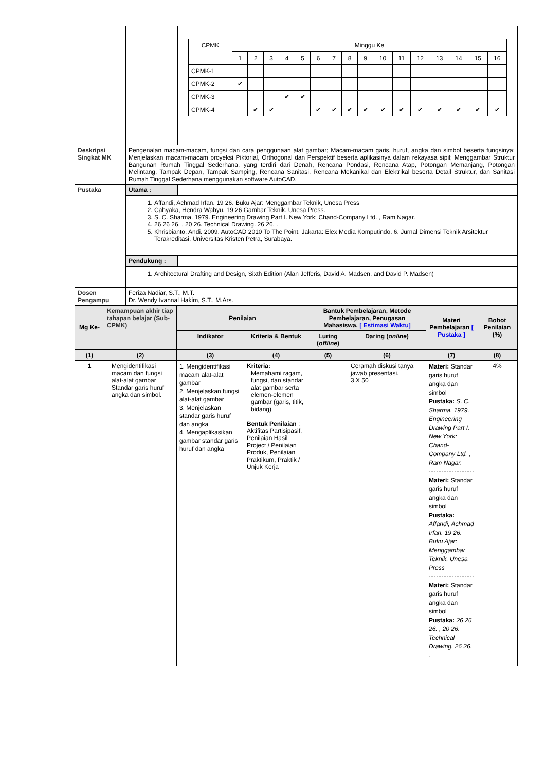| | | / CPMK / Minggu Ke / / / / / / / / / / / / / / / / / / 1 / 2 / 3 / 4 / 5 / 6 / 7 / 8 / 9 / 10 / 11 / 12 / 13 / 14 / 15 / 16 / / CPMK-1 / / / / / / / / / / / / / / / / / / CPMK-2 / ✔ / / / / / / / / / / / / / / / / / CPMK-3 / / / / ✔ / ✔ / / / / / / / / / / / / / CPMK-4 / / ✔ / ✔ / / / ✔ / ✔ / ✔ / ✔ / ✔ / ✔ / ✔ / ✔ / ✔ / ✔ / ✔ / |
| Deskripsi Singkat MK | Pengenalan macam-macam, fungsi dan cara penggunaan alat gambar; Macam-macam garis, huruf, angka dan simbol beserta fungsinya; Menjelaskan macam-macam proyeksi Piktorial, Orthogonal dan Perspektif beserta aplikasinya dalam rekayasa sipil; Menggambar Struktur Bangunan Rumah Tinggal Sederhana, yang terdiri dari Denah, Rencana Pondasi, Rencana Atap, Potongan Memanjang, Potongan Melintang, Tampak Depan, Tampak Samping, Rencana Sanitasi, Rencana Mekanikal dan Elektrikal beserta Detail Struktur, dan Sanitasi Rumah Tinggal Sederhana menggunakan software AutoCAD. | |
| Pustaka | Utama : | |
| | 1. Affandi, Achmad Irfan. 19 26. Buku Ajar: Menggambar Teknik, Unesa Press 2. Cahyaka, Hendra Wahyu. 19 26 Gambar Teknik. Unesa Press. 3. S. C. Sharma. 1979. Engineering Drawing Part I. New York: Chand-Company Ltd. , Ram Nagar. 4. 26 26 26. , 20 26. Technical Drawing. 26 26. . 5. Khrisbianto, Andi. 2009. AutoCAD 2010 To The Point. Jakarta: Elex Media Komputindo. 6. Jurnal Dimensi Teknik Arsitektur Terakreditasi, Universitas Kristen Petra, Surabaya. | |
| | Pendukung : | |
| | 1. Architectural Drafting and Design, Sixth Edition (Alan Jefferis, David A. Madsen, and David P. Madsen) | |
| Dosen Pengampu | Feriza Nadiar, S.T., M.T. Dr. Wendy Ivannal Hakim, S.T., M.Ars. | |
| Mg Ke- | Kemampuan akhir tiap tahapan belajar (Sub-CPMK) | Penilaian | | Bantuk Pembelajaran, Metode Pembelajaran, Penugasan Mahasiswa, [ Estimasi Waktu] | | Materi Pembelajaran [ Pustaka ] | Bobot Penilaian (%) |
| --- | --- | --- | --- | --- | --- | --- | --- |
| | | Indikator | Kriteria & Bentuk | Luring ( offline ) | Daring ( online ) | | |
| (1) | (2) | (3) | (4) | (5) | (6) | (7) | (8) |
| 1 | Mengidentifikasi macam dan fungsi alat-alat gambar Standar garis huruf angka dan simbol. | 1. Mengidentifikasi macam alat-alat gambar 2. Menjelaskan fungsi alat-alat gambar 3. Menjelaskan standar garis huruf dan angka 4. Mengaplikasikan gambar standar garis huruf dan angka | Kriteria: Memahami ragam, fungsi, dan standar alat gambar serta elemen-elemen gambar (garis, titik, bidang) Bentuk Penilaian : Aktifitas Partisipasif, Penilaian Hasil Project / Penilaian Produk, Penilaian Praktikum, Praktik / Unjuk Kerja | | Ceramah diskusi tanya jawab presentasi. 3 X 50 | Materi: Standar garis huruf angka dan simbol Pustaka: S. C. Sharma. 1979. Engineering Drawing Part I. New York: Chand-Company Ltd. , Ram Nagar. Materi: Standar garis huruf angka dan simbol Pustaka: Affandi, Achmad Irfan. 19 26. Buku Ajar: Menggambar Teknik, Unesa Press Materi: Standar garis huruf angka dan simbol Pustaka: 26 26 26. , 20 26. Technical Drawing. 26 26. . | 4% |